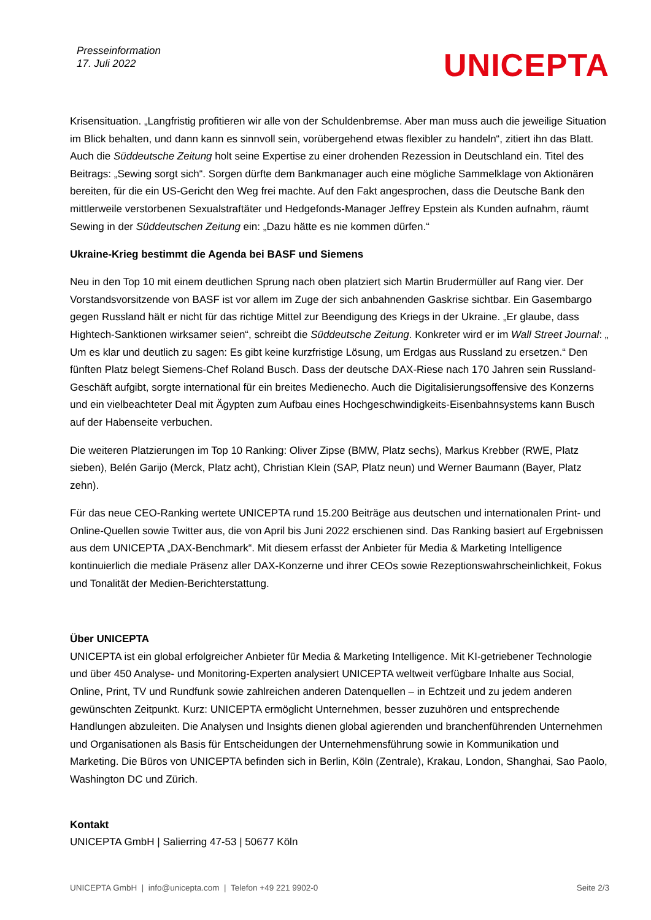Presseinformation
17. Juli 2022
UNICEPTA
Krisensituation. „Langfristig profitieren wir alle von der Schuldenbremse. Aber man muss auch die jeweilige Situation im Blick behalten, und dann kann es sinnvoll sein, vorübergehend etwas flexibler zu handeln“, zitiert ihn das Blatt. Auch die Süddeutsche Zeitung holt seine Expertise zu einer drohenden Rezession in Deutschland ein. Titel des Beitrags: „Sewing sorgt sich“. Sorgen dürfte dem Bankmanager auch eine mögliche Sammelklage von Aktionären bereiten, für die ein US-Gericht den Weg frei machte. Auf den Fakt angesprochen, dass die Deutsche Bank den mittlerweile verstorbenen Sexualstraftäter und Hedgefonds-Manager Jeffrey Epstein als Kunden aufnahm, räumt Sewing in der Süddeutschen Zeitung ein: „Dazu hätte es nie kommen dürfen.“
Ukraine-Krieg bestimmt die Agenda bei BASF und Siemens
Neu in den Top 10 mit einem deutlichen Sprung nach oben platziert sich Martin Brudermüller auf Rang vier. Der Vorstandsvorsitzende von BASF ist vor allem im Zuge der sich anbahnenden Gaskrise sichtbar. Ein Gasembargo gegen Russland hält er nicht für das richtige Mittel zur Beendigung des Kriegs in der Ukraine. „Er glaube, dass Hightech-Sanktionen wirksamer seien“, schreibt die Süddeutsche Zeitung. Konkreter wird er im Wall Street Journal: „ Um es klar und deutlich zu sagen: Es gibt keine kurzfristige Lösung, um Erdgas aus Russland zu ersetzen.“ Den fünften Platz belegt Siemens-Chef Roland Busch. Dass der deutsche DAX-Riese nach 170 Jahren sein Russland-Geschäft aufgibt, sorgte international für ein breites Medienecho. Auch die Digitalisierungsoffensive des Konzerns und ein vielbeachteter Deal mit Ägypten zum Aufbau eines Hochgeschwindigkeits-Eisenbahnsystems kann Busch auf der Habenseite verbuchen.
Die weiteren Platzierungen im Top 10 Ranking: Oliver Zipse (BMW, Platz sechs), Markus Krebber (RWE, Platz sieben), Belén Garijo (Merck, Platz acht), Christian Klein (SAP, Platz neun) und Werner Baumann (Bayer, Platz zehn).
Für das neue CEO-Ranking wertete UNICEPTA rund 15.200 Beiträge aus deutschen und internationalen Print- und Online-Quellen sowie Twitter aus, die von April bis Juni 2022 erschienen sind. Das Ranking basiert auf Ergebnissen aus dem UNICEPTA „DAX-Benchmark“. Mit diesem erfasst der Anbieter für Media & Marketing Intelligence kontinuierlich die mediale Präsenz aller DAX-Konzerne und ihrer CEOs sowie Rezeptionswahrscheinlichkeit, Fokus und Tonalität der Medien-Berichterstattung.
Über UNICEPTA
UNICEPTA ist ein global erfolgreicher Anbieter für Media & Marketing Intelligence. Mit KI-getriebener Technologie und über 450 Analyse- und Monitoring-Experten analysiert UNICEPTA weltweit verfügbare Inhalte aus Social, Online, Print, TV und Rundfunk sowie zahlreichen anderen Datenquellen – in Echtzeit und zu jedem anderen gewünschten Zeitpunkt. Kurz: UNICEPTA ermöglicht Unternehmen, besser zuzuhören und entsprechende Handlungen abzuleiten. Die Analysen und Insights dienen global agierenden und branchenführenden Unternehmen und Organisationen als Basis für Entscheidungen der Unternehmensführung sowie in Kommunikation und Marketing. Die Büros von UNICEPTA befinden sich in Berlin, Köln (Zentrale), Krakau, London, Shanghai, Sao Paolo, Washington DC und Zürich.
Kontakt
UNICEPTA GmbH | Salierring 47-53 | 50677 Köln
UNICEPTA GmbH | info@unicepta.com | Telefon +49 221 9902-0 Seite 2/3